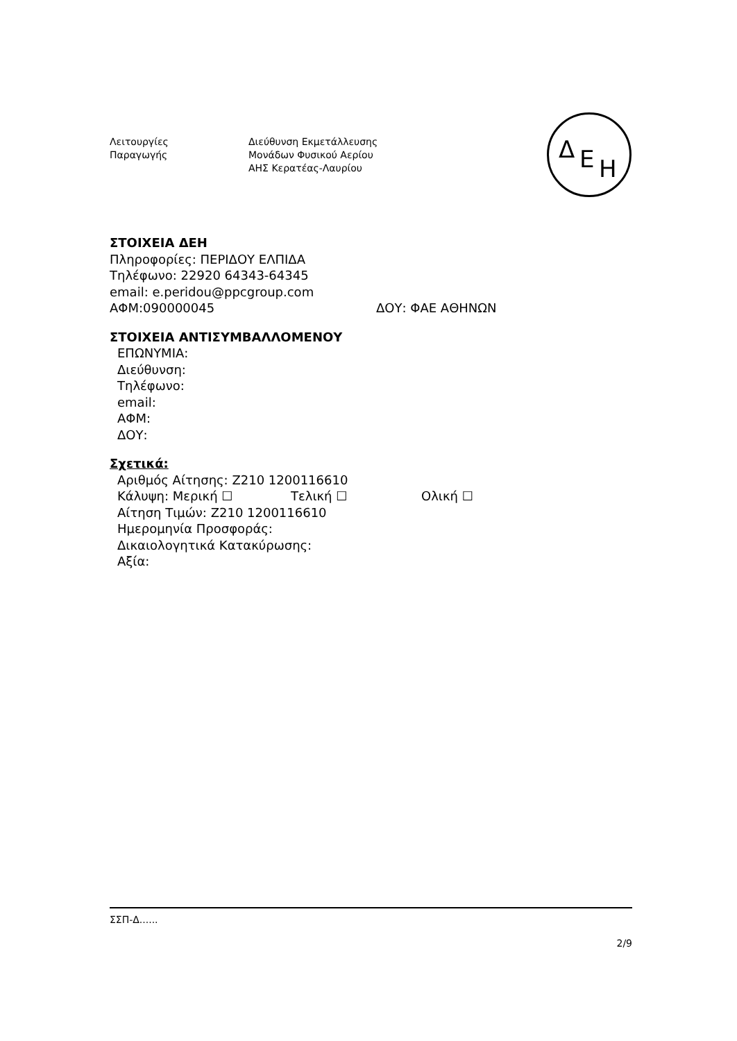Λειτουργίες
Παραγωγής
Διεύθυνση Εκμετάλλευσης
Μονάδων Φυσικού Αερίου
ΑΗΣ Κερατέας-Λαυρίου
Δ Ε Η
ΣΤΟΙΧΕΙΑ ΔΕΗ
Πληροφορίες: ΠΕΡΙΔΟΥ ΕΛΠΙΔΑ
Τηλέφωνο: 22920 64343-64345
email: e.peridou@ppcgroup.com
ΑΦΜ:090000045 ΔΟΥ: ΦΑΕ ΑΘΗΝΩΝ
ΣΤΟΙΧΕΙΑ ΑΝΤΙΣΥΜΒΑΛΛΟΜΕΝΟΥ
ΕΠΩΝΥΜΙΑ:
Διεύθυνση:
Τηλέφωνο:
email:
ΑΦΜ:
ΔΟΥ:
Σχετικά:
Αριθμός Αίτησης: Ζ210 1200116610
Κάλυψη: Μερική ☐ Τελική ☐ Ολική ☐
Αίτηση Τιμών: Ζ210 1200116610
Ημερομηνία Προσφοράς:
Δικαιολογητικά Κατακύρωσης:
Αξία:
ΣΣΠ-Δ......
2/9